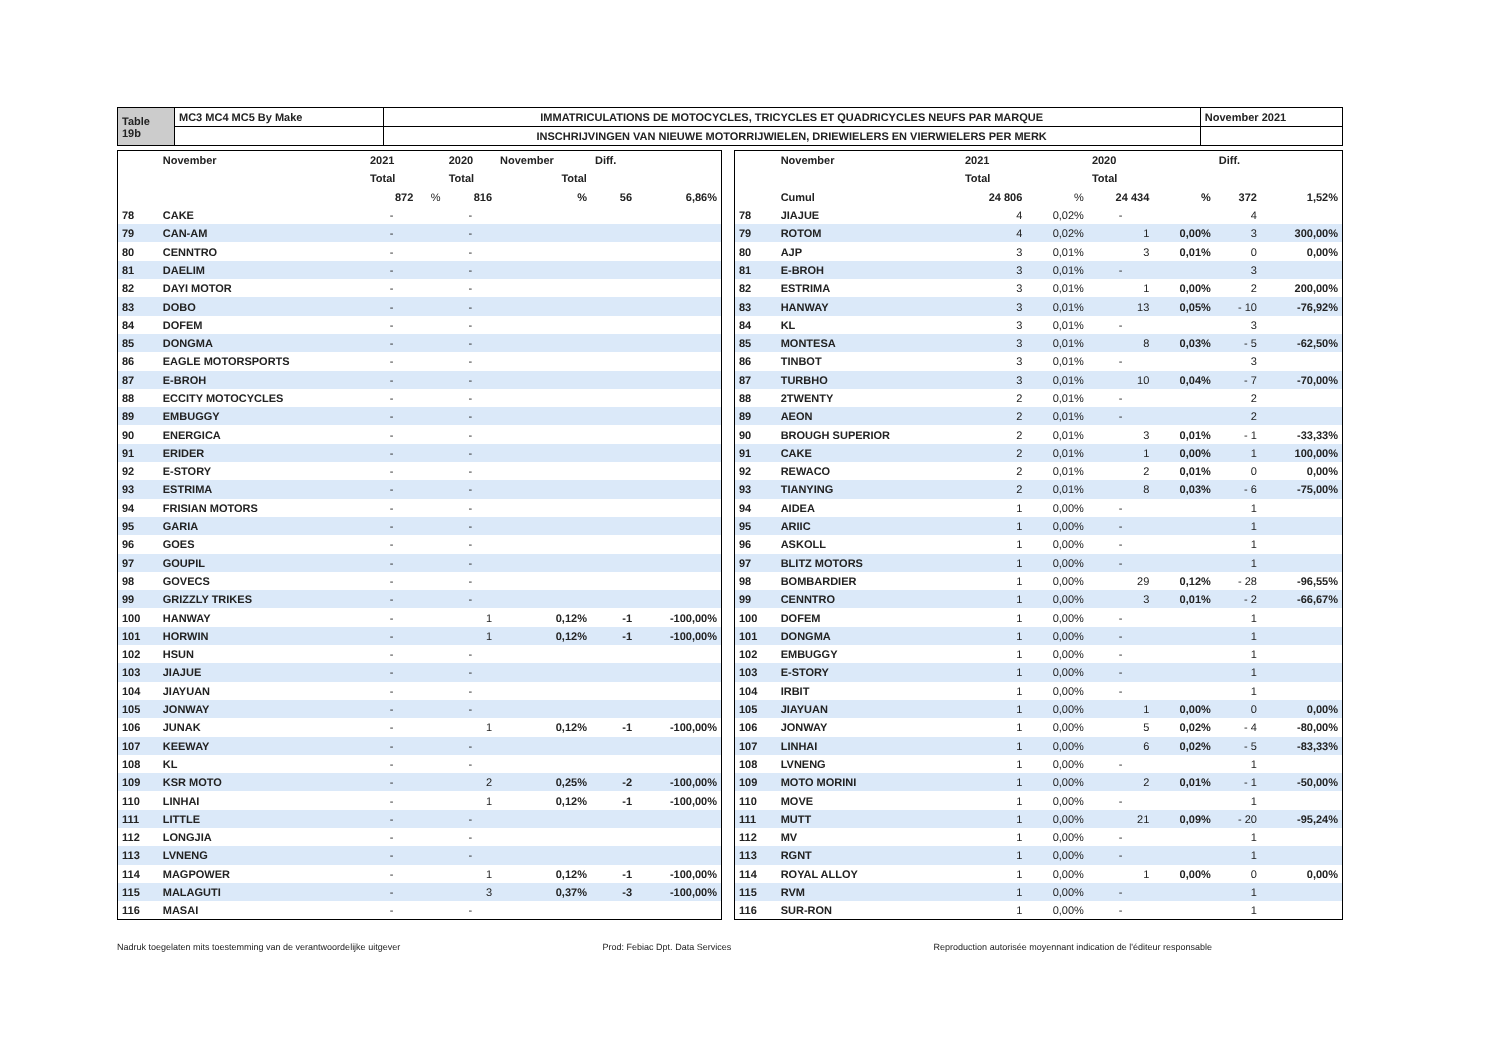| Table 19b | MC3 MC4 MC5 By Make | IMMATRICULATIONS DE MOTOCYCLES, TRICYCLES ET QUADRICYCLES NEUFS PAR MARQUE | November 2021 |
| | | INSCHRIJVINGEN VAN NIEUWE MOTORRIJWIELEN, DRIEWIELERS EN VIERWIELERS PER MERK | |
| | November | 2021 | | 2020 | November | Diff. | |
| --- | --- | --- | --- | --- | --- | --- | --- |
| | | Total | | Total | Total | | |
| | | 872 | % | 816 | % | 56 | 6,86% |
| 78 | CAKE | - | | - | | | |
| 79 | CAN-AM | - | | - | | | |
| 80 | CENNTRO | - | | - | | | |
| 81 | DAELIM | - | | - | | | |
| 82 | DAYI MOTOR | - | | - | | | |
| 83 | DOBO | - | | - | | | |
| 84 | DOFEM | - | | - | | | |
| 85 | DONGMA | - | | - | | | |
| 86 | EAGLE MOTORSPORTS | - | | - | | | |
| 87 | E-BROH | - | | - | | | |
| 88 | ECCITY MOTOCYCLES | - | | - | | | |
| 89 | EMBUGGY | - | | - | | | |
| 90 | ENERGICA | - | | - | | | |
| 91 | ERIDER | - | | - | | | |
| 92 | E-STORY | - | | - | | | |
| 93 | ESTRIMA | - | | - | | | |
| 94 | FRISIAN MOTORS | - | | - | | | |
| 95 | GARIA | - | | - | | | |
| 96 | GOES | - | | - | | | |
| 97 | GOUPIL | - | | - | | | |
| 98 | GOVECS | - | | - | | | |
| 99 | GRIZZLY TRIKES | - | | - | | | |
| 100 | HANWAY | - | | 1 | 0,12% | -1 | -100,00% |
| 101 | HORWIN | - | | 1 | 0,12% | -1 | -100,00% |
| 102 | HSUN | - | | - | | | |
| 103 | JIAJUE | - | | - | | | |
| 104 | JIAYUAN | - | | - | | | |
| 105 | JONWAY | - | | - | | | |
| 106 | JUNAK | - | | 1 | 0,12% | -1 | -100,00% |
| 107 | KEEWAY | - | | - | | | |
| 108 | KL | - | | - | | | |
| 109 | KSR MOTO | - | | 2 | 0,25% | -2 | -100,00% |
| 110 | LINHAI | - | | 1 | 0,12% | -1 | -100,00% |
| 111 | LITTLE | - | | - | | | |
| 112 | LONGJIA | - | | - | | | |
| 113 | LVNENG | - | | - | | | |
| 114 | MAGPOWER | - | | 1 | 0,12% | -1 | -100,00% |
| 115 | MALAGUTI | - | | 3 | 0,37% | -3 | -100,00% |
| 116 | MASAI | - | | - | | | |
| | November | 2021 | | 2020 | | Diff. | |
| --- | --- | --- | --- | --- | --- | --- | --- |
| | | Total | | Total | | | |
| | Cumul | 24 806 | % | 24 434 | % | 372 | 1,52% |
| 78 | JIAJUE | 4 | 0,02% | - | | 4 | |
| 79 | ROTOM | 4 | 0,02% | 1 | 0,00% | 3 | 300,00% |
| 80 | AJP | 3 | 0,01% | 3 | 0,01% | 0 | 0,00% |
| 81 | E-BROH | 3 | 0,01% | - | | 3 | |
| 82 | ESTRIMA | 3 | 0,01% | 1 | 0,00% | 2 | 200,00% |
| 83 | HANWAY | 3 | 0,01% | 13 | 0,05% | - 10 | -76,92% |
| 84 | KL | 3 | 0,01% | - | | 3 | |
| 85 | MONTESA | 3 | 0,01% | 8 | 0,03% | - 5 | -62,50% |
| 86 | TINBOT | 3 | 0,01% | - | | 3 | |
| 87 | TURBHO | 3 | 0,01% | 10 | 0,04% | - 7 | -70,00% |
| 88 | 2TWENTY | 2 | 0,01% | - | | 2 | |
| 89 | AEON | 2 | 0,01% | - | | 2 | |
| 90 | BROUGH SUPERIOR | 2 | 0,01% | 3 | 0,01% | - 1 | -33,33% |
| 91 | CAKE | 2 | 0,01% | 1 | 0,00% | 1 | 100,00% |
| 92 | REWACO | 2 | 0,01% | 2 | 0,01% | 0 | 0,00% |
| 93 | TIANYING | 2 | 0,01% | 8 | 0,03% | - 6 | -75,00% |
| 94 | AIDEA | 1 | 0,00% | - | | 1 | |
| 95 | ARIIC | 1 | 0,00% | - | | 1 | |
| 96 | ASKOLL | 1 | 0,00% | - | | 1 | |
| 97 | BLITZ MOTORS | 1 | 0,00% | - | | 1 | |
| 98 | BOMBARDIER | 1 | 0,00% | 29 | 0,12% | - 28 | -96,55% |
| 99 | CENNTRO | 1 | 0,00% | 3 | 0,01% | - 2 | -66,67% |
| 100 | DOFEM | 1 | 0,00% | - | | 1 | |
| 101 | DONGMA | 1 | 0,00% | - | | 1 | |
| 102 | EMBUGGY | 1 | 0,00% | - | | 1 | |
| 103 | E-STORY | 1 | 0,00% | - | | 1 | |
| 104 | IRBIT | 1 | 0,00% | - | | 1 | |
| 105 | JIAYUAN | 1 | 0,00% | 1 | 0,00% | 0 | 0,00% |
| 106 | JONWAY | 1 | 0,00% | 5 | 0,02% | - 4 | -80,00% |
| 107 | LINHAI | 1 | 0,00% | 6 | 0,02% | - 5 | -83,33% |
| 108 | LVNENG | 1 | 0,00% | - | | 1 | |
| 109 | MOTO MORINI | 1 | 0,00% | 2 | 0,01% | - 1 | -50,00% |
| 110 | MOVE | 1 | 0,00% | - | | 1 | |
| 111 | MUTT | 1 | 0,00% | 21 | 0,09% | - 20 | -95,24% |
| 112 | MV | 1 | 0,00% | - | | 1 | |
| 113 | RGNT | 1 | 0,00% | - | | 1 | |
| 114 | ROYAL ALLOY | 1 | 0,00% | 1 | 0,00% | 0 | 0,00% |
| 115 | RVM | 1 | 0,00% | - | | 1 | |
| 116 | SUR-RON | 1 | 0,00% | - | | 1 | |
Nadruk toegelaten mits toestemming van de verantwoordelijke uitgever Prod: Febiac Dpt. Data Services Reproduction autorisée moyennant indication de l'éditeur responsable